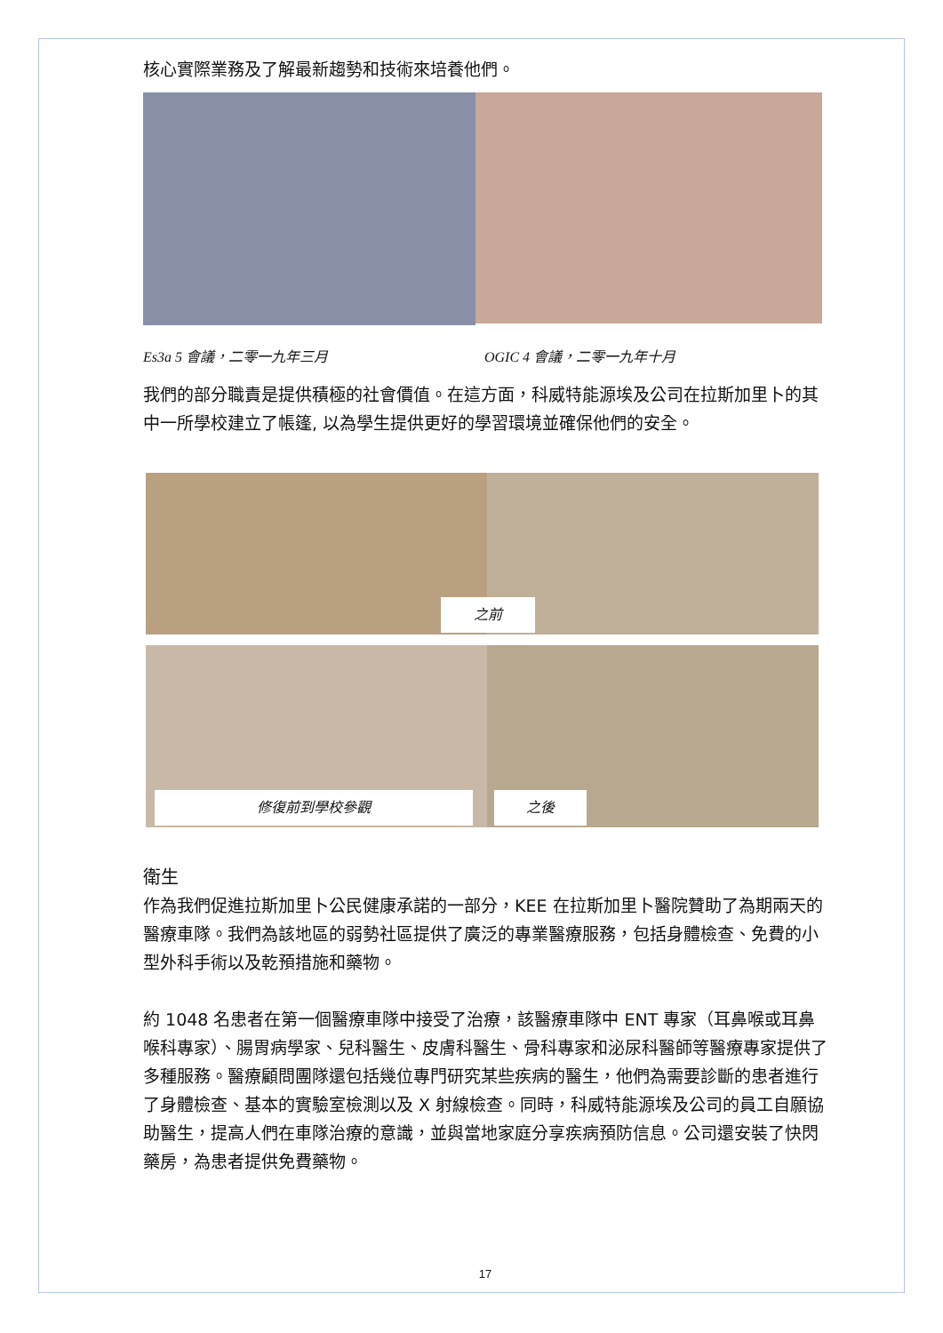核心實際業務及了解最新趨勢和技術來培養他們。
Es3a 5 會議，二零一九年三月 OGIC 4 會議，二零一九年十月
我們的部分職責是提供積極的社會價值。在這方面，科威特能源埃及公司在拉斯加里卜的其中一所學校建立了帳篷, 以為學生提供更好的學習環境並確保他們的安全。
之前
修復前到學校參觀 之後
衛生
作為我們促進拉斯加里卜公民健康承諾的一部分，KEE 在拉斯加里卜醫院贊助了為期兩天的醫療車隊。我們為該地區的弱勢社區提供了廣泛的專業醫療服務，包括身體檢查、免費的小型外科手術以及乾預措施和藥物。
約 1048 名患者在第一個醫療車隊中接受了治療，該醫療車隊中 ENT 專家（耳鼻喉或耳鼻喉科專家）、腸胃病學家、兒科醫生、皮膚科醫生、骨科專家和泌尿科醫師等醫療專家提供了多種服務。醫療顧問團隊還包括幾位專門研究某些疾病的醫生，他們為需要診斷的患者進行了身體檢查、基本的實驗室檢測以及 X 射線檢查。同時，科威特能源埃及公司的員工自願協助醫生，提高人們在車隊治療的意識，並與當地家庭分享疾病預防信息。公司還安裝了快閃藥房，為患者提供免費藥物。
17